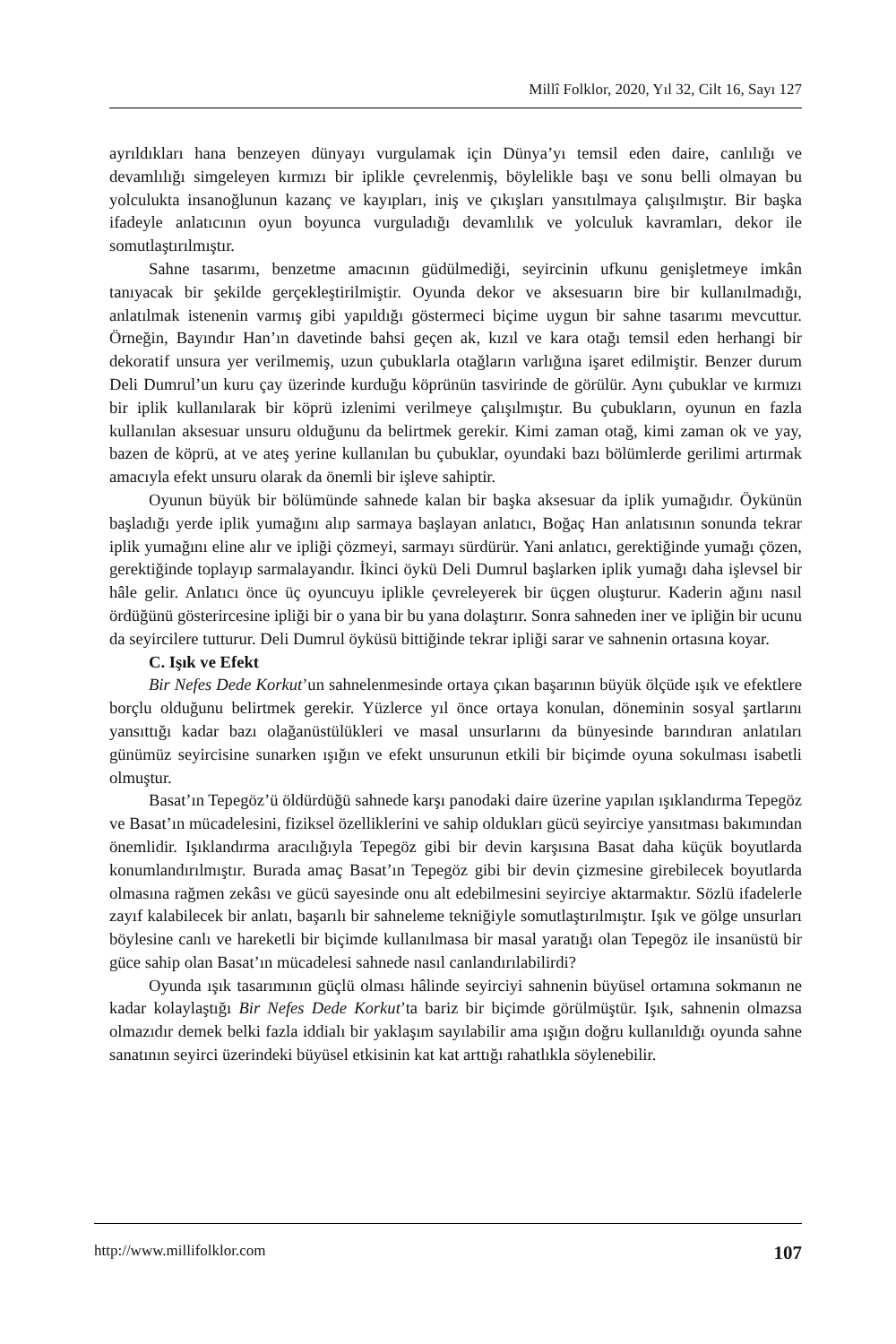Millî Folklor, 2020, Yıl 32, Cilt 16, Sayı 127
ayrıldıkları hana benzeyen dünyayı vurgulamak için Dünya’yı temsil eden daire, canlılığı ve devamlılığı simgeleyen kırmızı bir iplikle çevrelenmiş, böylelikle başı ve sonu belli olmayan bu yolculukta insanoğlunun kazanç ve kayıpları, iniş ve çıkışları yansıtılmaya çalışılmıştır. Bir başka ifadeyle anlatıcının oyun boyunca vurguladığı devamlılık ve yolculuk kavramları, dekor ile somutlaştırılmıştır.
Sahne tasarımı, benzetme amacının güdülmediği, seyircinin ufkunu genişletmeye imkân tanıyacak bir şekilde gerçekleştirilmiştir. Oyunda dekor ve aksesuarın bire bir kullanılmadığı, anlatılmak istenenin varmış gibi yapıldığı göstermeci biçime uygun bir sahne tasarımı mevcuttur. Örneğin, Bayındır Han’ın davetinde bahsi geçen ak, kızıl ve kara otağı temsil eden herhangi bir dekoratif unsura yer verilmemiş, uzun çubuklarla otağların varlığına işaret edilmiştir. Benzer durum Deli Dumrul’un kuru çay üzerinde kurduğu köprünün tasvirinde de görülür. Aynı çubuklar ve kırmızı bir iplik kullanılarak bir köprü izlenimi verilmeye çalışılmıştır. Bu çubukların, oyunun en fazla kullanılan aksesuar unsuru olduğunu da belirtmek gerekir. Kimi zaman otağ, kimi zaman ok ve yay, bazen de köprü, at ve ateş yerine kullanılan bu çubuklar, oyundaki bazı bölümlerde gerilimi artırmak amacıyla efekt unsuru olarak da önemli bir işleve sahiptir.
Oyunun büyük bir bölümünde sahnede kalan bir başka aksesuar da iplik yumağıdır. Öykünün başladığı yerde iplik yumağını alıp sarmaya başlayan anlatıcı, Boğaç Han anlatısının sonunda tekrar iplik yumağını eline alır ve ipliği çözmeyi, sarmayı sürdürür. Yani anlatıcı, gerektiğinde yumağı çözen, gerektiğinde toplayıp sarmalayandır. İkinci öykü Deli Dumrul başlarken iplik yumağı daha işlevsel bir hâle gelir. Anlatıcı önce üç oyuncuyu iplikle çevreleyerek bir üçgen oluşturur. Kaderin ağını nasıl ördüğünü gösterircesine ipliği bir o yana bir bu yana dolaştırır. Sonra sahneden iner ve ipliğin bir ucunu da seyircilere tutturur. Deli Dumrul öyküsü bittiğinde tekrar ipliği sarar ve sahnenin ortasına koyar.
C. Işık ve Efekt
Bir Nefes Dede Korkut’un sahnelenmesinde ortaya çıkan başarının büyük ölçüde ışık ve efektlere borçlu olduğunu belirtmek gerekir. Yüzlerce yıl önce ortaya konulan, döneminin sosyal şartlarını yansıttığı kadar bazı olağanüstülükleri ve masal unsurlarını da bünyesinde barındıran anlatıları günümüz seyircisine sunarken ışığın ve efekt unsurunun etkili bir biçimde oyuna sokulması isabetli olmuştur.
Basat’ın Tepegöz’ü öldürdüğü sahnede karşı panodaki daire üzerine yapılan ışıklandırma Tepegöz ve Basat’ın mücadelesini, fiziksel özelliklerini ve sahip oldukları gücü seyirciye yansıtması bakımından önemlidir. Işıklandırma aracılığıyla Tepegöz gibi bir devin karşısına Basat daha küçük boyutlarda konumlandırılmıştır. Burada amaç Basat’ın Tepegöz gibi bir devin çizmesine girebilecek boyutlarda olmasına rağmen zekâsı ve gücü sayesinde onu alt edebilmesini seyirciye aktarmaktır. Sözlü ifadelerle zayıf kalabilecek bir anlatı, başarılı bir sahneleme tekniğiyle somutlaştırılmıştır. Işık ve gölge unsurları böylesine canlı ve hareketli bir biçimde kullanılmasa bir masal yaratığı olan Tepegöz ile insanüstü bir güce sahip olan Basat’ın mücadelesi sahnede nasıl canlandırılabilirdi?
Oyunda ışık tasarımının güçlü olması hâlinde seyirciyi sahnenin büyüsel ortamına sokmanın ne kadar kolaylaştığı Bir Nefes Dede Korkut’ta bariz bir biçimde görülmüştür. Işık, sahnenin olmazsa olmazıdır demek belki fazla iddialı bir yaklaşım sayılabilir ama ışığın doğru kullanıldığı oyunda sahne sanatının seyirci üzerindeki büyüsel etkisinin kat kat arttığı rahatlıkla söylenebilir.
http://www.millifolklor.com 107